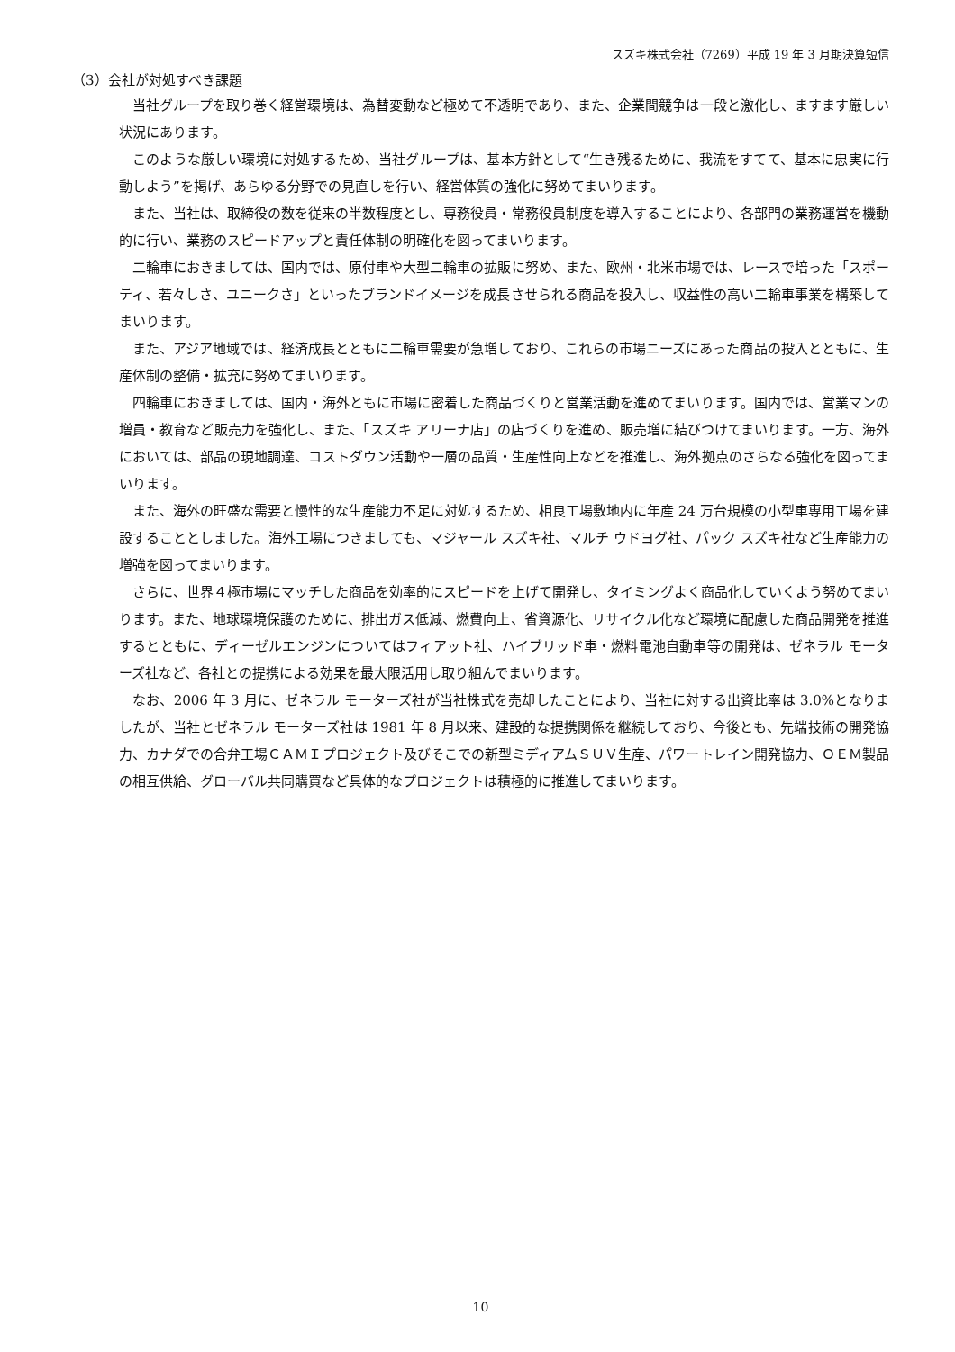スズキ株式会社（7269）平成 19 年 3 月期決算短信
（3）会社が対処すべき課題
当社グループを取り巻く経営環境は、為替変動など極めて不透明であり、また、企業間競争は一段と激化し、ますます厳しい状況にあります。
このような厳しい環境に対処するため、当社グループは、基本方針として“生き残るために、我流をすてて、基本に忠実に行動しよう”を掲げ、あらゆる分野での見直しを行い、経営体質の強化に努めてまいります。
また、当社は、取締役の数を従来の半数程度とし、専務役員・常務役員制度を導入することにより、各部門の業務運営を機動的に行い、業務のスピードアップと責任体制の明確化を図ってまいります。
二輪車におきましては、国内では、原付車や大型二輪車の拡販に努め、また、欧州・北米市場では、レースで培った「スポーティ、若々しさ、ユニークさ」といったブランドイメージを成長させられる商品を投入し、収益性の高い二輪車事業を構築してまいります。
また、アジア地域では、経済成長とともに二輪車需要が急増しており、これらの市場ニーズにあった商品の投入とともに、生産体制の整備・拡充に努めてまいります。
四輪車におきましては、国内・海外ともに市場に密着した商品づくりと営業活動を進めてまいります。国内では、営業マンの増員・教育など販売力を強化し、また、「スズキ アリーナ店」の店づくりを進め、販売増に結びつけてまいります。一方、海外においては、部品の現地調達、コストダウン活動や一層の品質・生産性向上などを推進し、海外拠点のさらなる強化を図ってまいります。
また、海外の旺盛な需要と慢性的な生産能力不足に対処するため、相良工場敷地内に年産 24 万台規模の小型車専用工場を建設することとしました。海外工場につきましても、マジャール スズキ社、マルチ ウドヨグ社、パック スズキ社など生産能力の増強を図ってまいります。
さらに、世界４極市場にマッチした商品を効率的にスピードを上げて開発し、タイミングよく商品化していくよう努めてまいります。また、地球環境保護のために、排出ガス低減、燃費向上、省資源化、リサイクル化など環境に配慮した商品開発を推進するとともに、ディーゼルエンジンについてはフィアット社、ハイブリッド車・燃料電池自動車等の開発は、ゼネラル モーターズ社など、各社との提携による効果を最大限活用し取り組んでまいります。
なお、2006 年 3 月に、ゼネラル モーターズ社が当社株式を売却したことにより、当社に対する出資比率は 3.0%となりましたが、当社とゼネラル モーターズ社は 1981 年 8 月以来、建設的な提携関係を継続しており、今後とも、先端技術の開発協力、カナダでの合弁工場ＣＡＭＩプロジェクト及びそこでの新型ミディアムＳＵＶ生産、パワートレイン開発協力、ＯＥＭ製品の相互供給、グローバル共同購買など具体的なプロジェクトは積極的に推進してまいります。
10